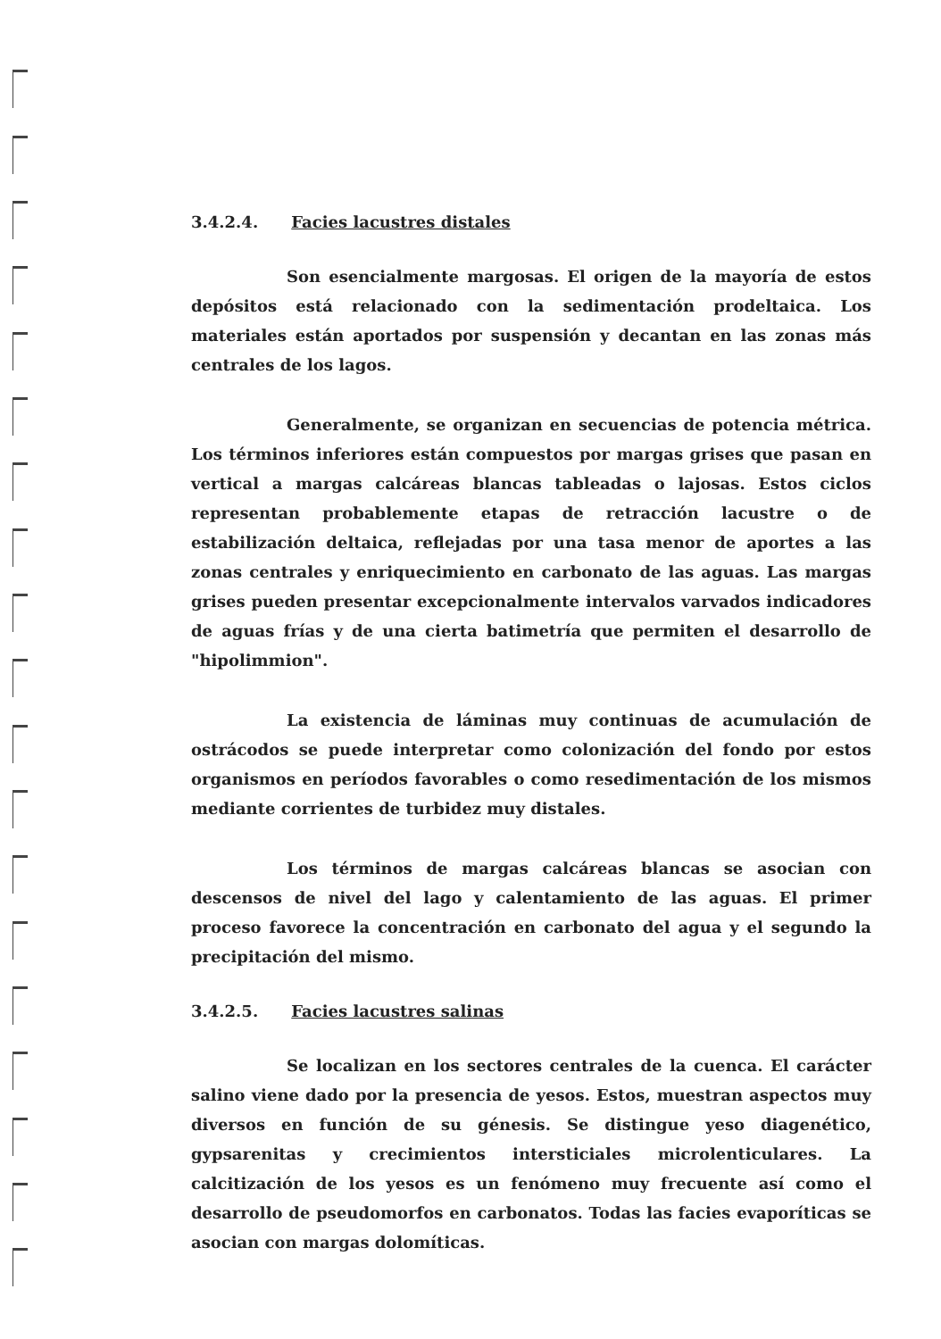3.4.2.4. Facies lacustres distales
Son esencialmente margosas. El origen de la mayoría de estos depósitos está relacionado con la sedimentación prodeltaica. Los materiales están aportados por suspensión y decantan en las zonas más centrales de los lagos.
Generalmente, se organizan en secuencias de potencia métrica. Los términos inferiores están compuestos por margas grises que pasan en vertical a margas calcáreas blancas tableadas o lajosas. Estos ciclos representan probablemente etapas de retracción lacustre o de estabilización deltaica, reflejadas por una tasa menor de aportes a las zonas centrales y enriquecimiento en carbonato de las aguas. Las margas grises pueden presentar excepcionalmente intervalos varvados indicadores de aguas frías y de una cierta batimetría que permiten el desarrollo de "hipolimmion".
La existencia de láminas muy continuas de acumulación de ostrácodos se puede interpretar como colonización del fondo por estos organismos en períodos favorables o como resedimentación de los mismos mediante corrientes de turbidez muy distales.
Los términos de margas calcáreas blancas se asocian con descensos de nivel del lago y calentamiento de las aguas. El primer proceso favorece la concentración en carbonato del agua y el segundo la precipitación del mismo.
3.4.2.5. Facies lacustres salinas
Se localizan en los sectores centrales de la cuenca. El carácter salino viene dado por la presencia de yesos. Estos, muestran aspectos muy diversos en función de su génesis. Se distingue yeso diagenético, gypsarenitas y crecimientos intersticiales microlenticulares. La calcitización de los yesos es un fenómeno muy frecuente así como el desarrollo de pseudomorfos en carbonatos. Todas las facies evaporíticas se asocian con margas dolomíticas.